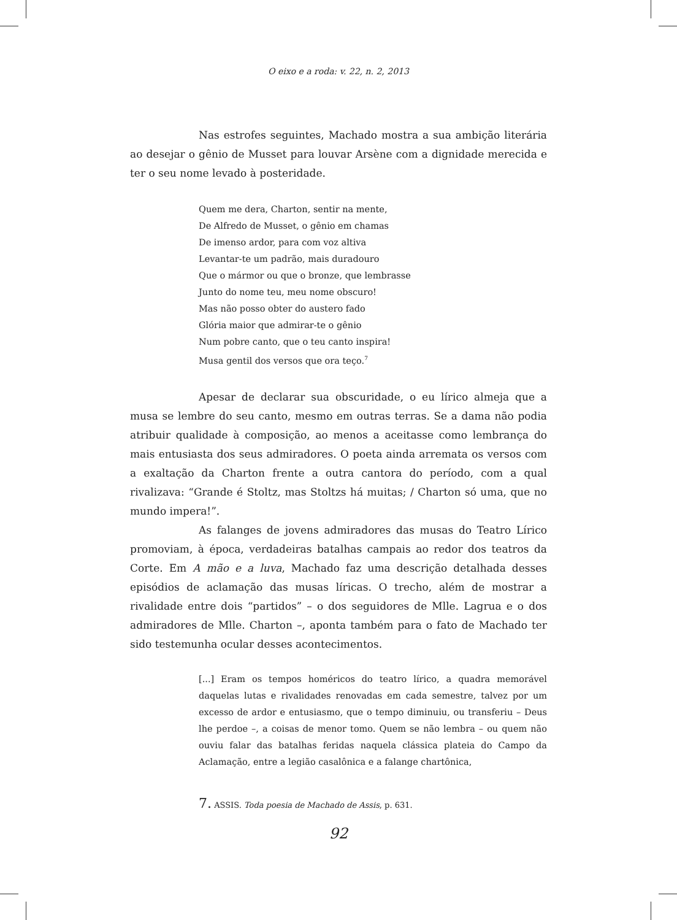O eixo e a roda: v. 22, n. 2, 2013
Nas estrofes seguintes, Machado mostra a sua ambição literária ao desejar o gênio de Musset para louvar Arsène com a dignidade merecida e ter o seu nome levado à posteridade.
Quem me dera, Charton, sentir na mente,
De Alfredo de Musset, o gênio em chamas
De imenso ardor, para com voz altiva
Levantar-te um padrão, mais duradouro
Que o mármor ou que o bronze, que lembrasse
Junto do nome teu, meu nome obscuro!
Mas não posso obter do austero fado
Glória maior que admirar-te o gênio
Num pobre canto, que o teu canto inspira!
Musa gentil dos versos que ora teço.<sup>7</sup>
Apesar de declarar sua obscuridade, o eu lírico almeja que a musa se lembre do seu canto, mesmo em outras terras. Se a dama não podia atribuir qualidade à composição, ao menos a aceitasse como lembrança do mais entusiasta dos seus admiradores. O poeta ainda arremata os versos com a exaltação da Charton frente a outra cantora do período, com a qual rivalizava: “Grande é Stoltz, mas Stoltzs há muitas; / Charton só uma, que no mundo impera!”.
As falanges de jovens admiradores das musas do Teatro Lírico promoviam, à época, verdadeiras batalhas campais ao redor dos teatros da Corte. Em A mão e a luva, Machado faz uma descrição detalhada desses episódios de aclamação das musas líricas. O trecho, além de mostrar a rivalidade entre dois “partidos” – o dos seguidores de Mlle. Lagrua e o dos admiradores de Mlle. Charton –, aponta também para o fato de Machado ter sido testemunha ocular desses acontecimentos.
[...] Eram os tempos homéricos do teatro lírico, a quadra memorável daquelas lutas e rivalidades renovadas em cada semestre, talvez por um excesso de ardor e entusiasmo, que o tempo diminuiu, ou transferiu – Deus lhe perdoe –, a coisas de menor tomo. Quem se não lembra – ou quem não ouviu falar das batalhas feridas naquela clássica plateia do Campo da Aclamação, entre a legião casalônica e a falange chartônica,
7. ASSIS. Toda poesia de Machado de Assis, p. 631.
92